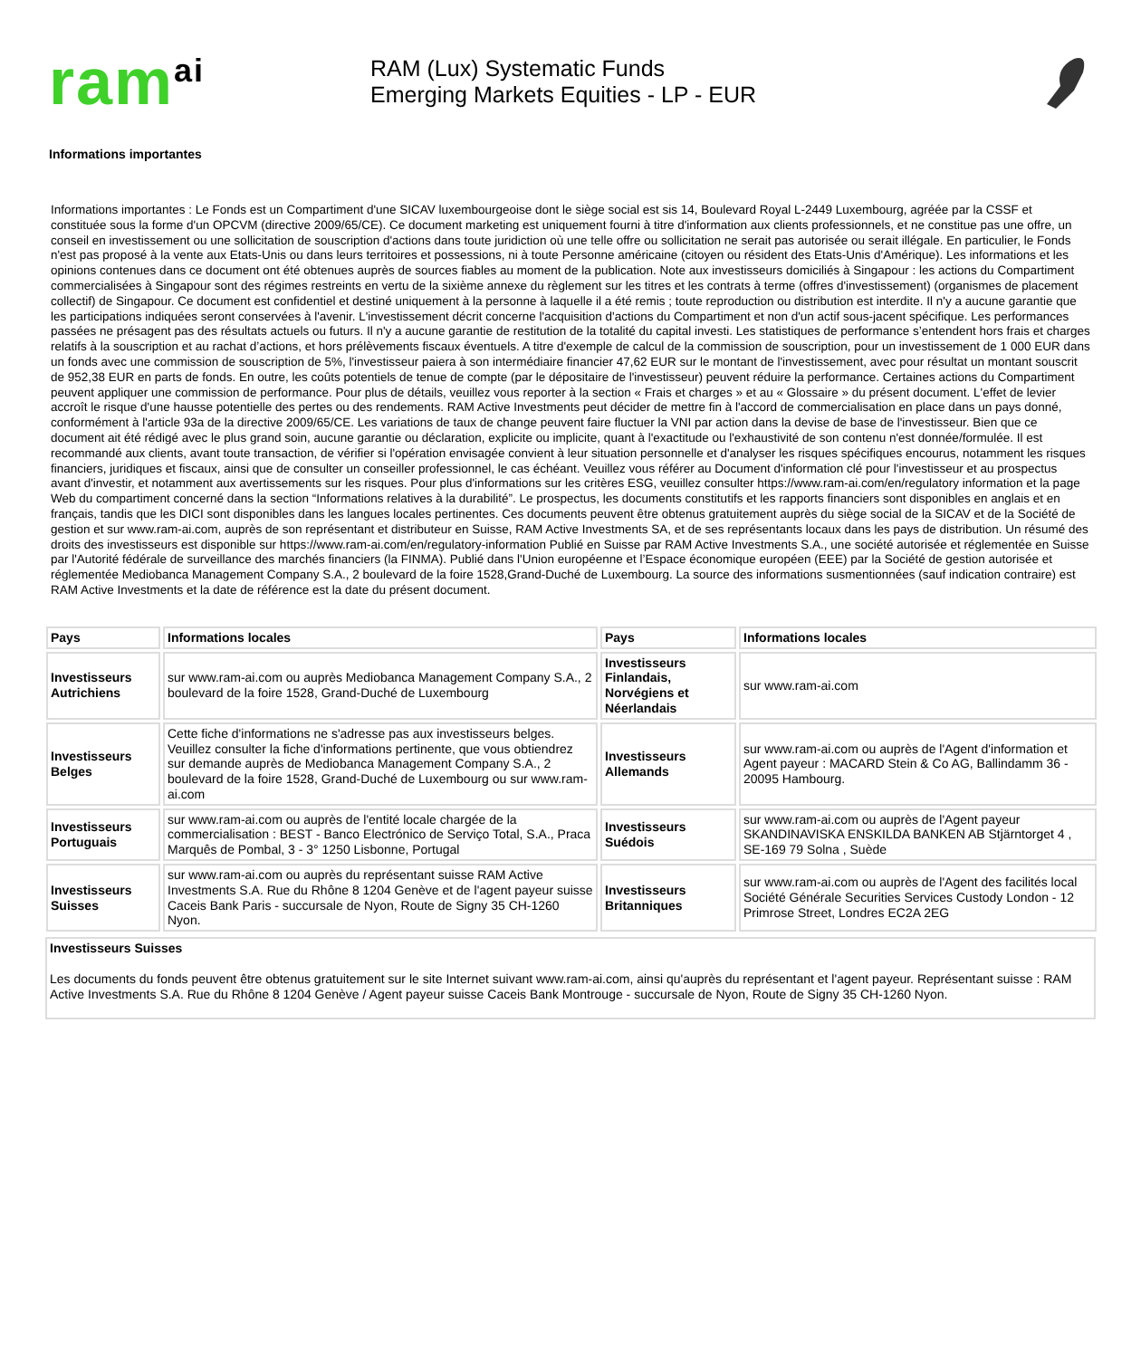ram<sup>ai</sup>
RAM (Lux) Systematic Funds
Emerging Markets Equities - LP - EUR
Informations importantes
Informations importantes : Le Fonds est un Compartiment d'une SICAV luxembourgeoise dont le siège social est sis 14, Boulevard Royal L-2449 Luxembourg, agréée par la CSSF et constituée sous la forme d'un OPCVM (directive 2009/65/CE). Ce document marketing est uniquement fourni à titre d'information aux clients professionnels, et ne constitue pas une offre, un conseil en investissement ou une sollicitation de souscription d'actions dans toute juridiction où une telle offre ou sollicitation ne serait pas autorisée ou serait illégale. En particulier, le Fonds n'est pas proposé à la vente aux Etats-Unis ou dans leurs territoires et possessions, ni à toute Personne américaine (citoyen ou résident des Etats-Unis d'Amérique). Les informations et les opinions contenues dans ce document ont été obtenues auprès de sources fiables au moment de la publication. Note aux investisseurs domiciliés à Singapour : les actions du Compartiment commercialisées à Singapour sont des régimes restreints en vertu de la sixième annexe du règlement sur les titres et les contrats à terme (offres d'investissement) (organismes de placement collectif) de Singapour. Ce document est confidentiel et destiné uniquement à la personne à laquelle il a été remis ; toute reproduction ou distribution est interdite. Il n'y a aucune garantie que les participations indiquées seront conservées à l'avenir. L'investissement décrit concerne l'acquisition d'actions du Compartiment et non d'un actif sous-jacent spécifique. Les performances passées ne présagent pas des résultats actuels ou futurs. Il n'y a aucune garantie de restitution de la totalité du capital investi. Les statistiques de performance s’entendent hors frais et charges relatifs à la souscription et au rachat d’actions, et hors prélèvements fiscaux éventuels. A titre d'exemple de calcul de la commission de souscription, pour un investissement de 1 000 EUR dans un fonds avec une commission de souscription de 5%, l'investisseur paiera à son intermédiaire financier 47,62 EUR sur le montant de l'investissement, avec pour résultat un montant souscrit de 952,38 EUR en parts de fonds. En outre, les coûts potentiels de tenue de compte (par le dépositaire de l'investisseur) peuvent réduire la performance. Certaines actions du Compartiment peuvent appliquer une commission de performance. Pour plus de détails, veuillez vous reporter à la section « Frais et charges » et au « Glossaire » du présent document. L'effet de levier accroît le risque d'une hausse potentielle des pertes ou des rendements. RAM Active Investments peut décider de mettre fin à l'accord de commercialisation en place dans un pays donné, conformément à l'article 93a de la directive 2009/65/CE. Les variations de taux de change peuvent faire fluctuer la VNI par action dans la devise de base de l'investisseur. Bien que ce document ait été rédigé avec le plus grand soin, aucune garantie ou déclaration, explicite ou implicite, quant à l'exactitude ou l'exhaustivité de son contenu n'est donnée/formulée. Il est recommandé aux clients, avant toute transaction, de vérifier si l'opération envisagée convient à leur situation personnelle et d'analyser les risques spécifiques encourus, notamment les risques financiers, juridiques et fiscaux, ainsi que de consulter un conseiller professionnel, le cas échéant. Veuillez vous référer au Document d'information clé pour l'investisseur et au prospectus avant d'investir, et notamment aux avertissements sur les risques. Pour plus d'informations sur les critères ESG, veuillez consulter https://www.ram-ai.com/en/regulatory information et la page Web du compartiment concerné dans la section “Informations relatives à la durabilité”. Le prospectus, les documents constitutifs et les rapports financiers sont disponibles en anglais et en français, tandis que les DICI sont disponibles dans les langues locales pertinentes. Ces documents peuvent être obtenus gratuitement auprès du siège social de la SICAV et de la Société de gestion et sur www.ram-ai.com, auprès de son représentant et distributeur en Suisse, RAM Active Investments SA, et de ses représentants locaux dans les pays de distribution. Un résumé des droits des investisseurs est disponible sur https://www.ram-ai.com/en/regulatory-information Publié en Suisse par RAM Active Investments S.A., une société autorisée et réglementée en Suisse par l'Autorité fédérale de surveillance des marchés financiers (la FINMA). Publié dans l'Union européenne et l’Espace économique européen (EEE) par la Société de gestion autorisée et réglementée Mediobanca Management Company S.A., 2 boulevard de la foire 1528,Grand-Duché de Luxembourg. La source des informations susmentionnées (sauf indication contraire) est RAM Active Investments et la date de référence est la date du présent document.
| Pays | Informations locales | Pays | Informations locales |
| --- | --- | --- | --- |
| Investisseurs Autrichiens | sur www.ram-ai.com ou auprès Mediobanca Management Company S.A., 2 boulevard de la foire 1528, Grand-Duché de Luxembourg | Investisseurs Finlandais, Norvégiens et Néerlandais | sur www.ram-ai.com |
| Investisseurs Belges | Cette fiche d'informations ne s'adresse pas aux investisseurs belges. Veuillez consulter la fiche d'informations pertinente, que vous obtiendrez sur demande auprès de Mediobanca Management Company S.A., 2 boulevard de la foire 1528, Grand-Duché de Luxembourg ou sur www.ram-ai.com | Investisseurs Allemands | sur www.ram-ai.com ou auprès de l'Agent d'information et Agent payeur : MACARD Stein & Co AG, Ballindamm 36 - 20095 Hambourg. |
| Investisseurs Portuguais | sur www.ram-ai.com ou auprès de l'entité locale chargée de la commercialisation : BEST - Banco Electrónico de Serviço Total, S.A., Praca Marquês de Pombal, 3 - 3° 1250 Lisbonne, Portugal | Investisseurs Suédois | sur www.ram-ai.com ou auprès de l'Agent payeur SKANDINAVISKA ENSKILDA BANKEN AB Stjärntorget 4 , SE-169 79 Solna , Suède |
| Investisseurs Suisses | sur www.ram-ai.com ou auprès du représentant suisse RAM Active Investments S.A. Rue du Rhône 8 1204 Genève et de l'agent payeur suisse Caceis Bank Paris - succursale de Nyon, Route de Signy 35 CH-1260 Nyon. | Investisseurs Britanniques | sur www.ram-ai.com ou auprès de l'Agent des facilités local Société Générale Securities Services Custody London - 12 Primrose Street, Londres EC2A 2EG |
Investisseurs Suisses
Les documents du fonds peuvent être obtenus gratuitement sur le site Internet suivant www.ram-ai.com, ainsi qu'auprès du représentant et l'agent payeur. Représentant suisse : RAM Active Investments S.A. Rue du Rhône 8 1204 Genève / Agent payeur suisse Caceis Bank Montrouge - succursale de Nyon, Route de Signy 35 CH-1260 Nyon.